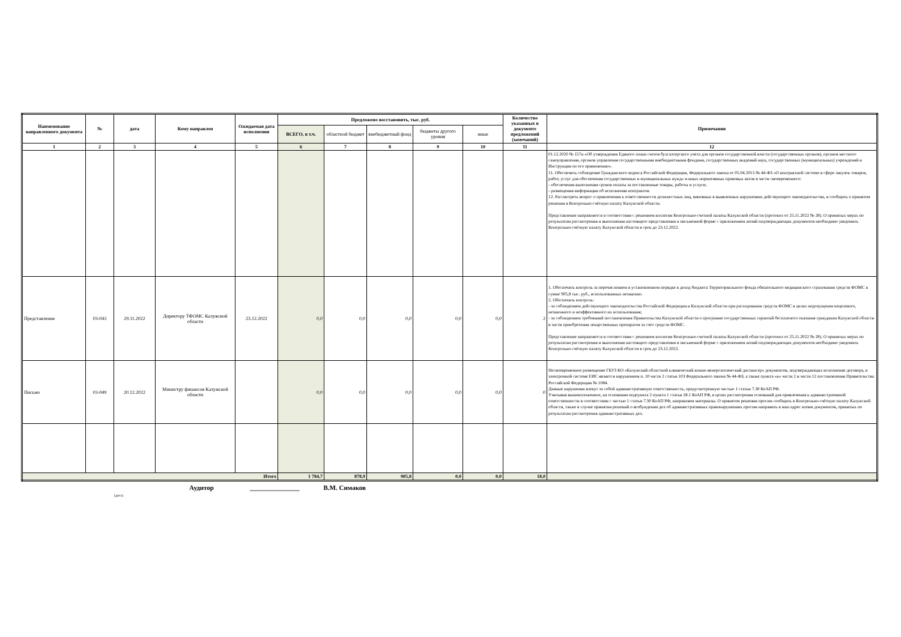| Наименование направленного документа | № | дата | Кому направлен | Ожидаемая дата исполнения | Предложено восстановить, тыс. руб. | | | | | Количество указанных в документе предложений (замечаний) | Примечания |
| --- | --- | --- | --- | --- | --- | --- | --- | --- | --- | --- | --- |
| | | | | | ВСЕГО, в т.ч. | областной бюджет | внебюджетный фонд | бюджеты другого уровня | иные | | |
| 1 | 2 | 3 | 4 | 5 | 6 | 7 | 8 | 9 | 10 | 11 | 12 |
| | | | | | | | | | | | 01.12.2020 № 157н «Об утверждении Единого плана счетов бухгалтерского учета для органов государственной власти (государственных органов), органов местного самоуправления, органов управления государственными внебюджетными фондами, государственных академий наук, государственных (муниципальных) учреждений и Инструкции по его применению». 11. Обеспечить соблюдение Гражданского кодекса Российской Федерации, Федерального закона от 05.04.2013 № 44-ФЗ «О контрактной системе в сфере закупок товаров, работ, услуг для обеспечения государственных и муниципальных нужд» и иных нормативных правовых актов в части своевременного: - обеспечения выполнения сроков оплаты за поставленные товары, работы и услуги; - размещения информации об исполнении контрактов. 12. Рассмотреть вопрос о привлечении к ответственности должностных лиц, виновных в выявленных нарушениях действующего законодательства, и сообщить о принятом решении в Контрольно-счётную палату Калужской области. Представление направляется в соответствии с решением коллегии Контрольно-счетной палаты Калужской области (протокол от 25.11.2022 № 28). О принятых мерах по результатам рассмотрения и выполнения настоящего представления в письменной форме с приложением копий подтверждающих документов необходимо уведомить Контрольно-счётную палату Калужской области в срок до 23.12.2022. |
| Представление | 03-043 | 29.11.2022 | Директору ТФОМС Калужской области | 23.12.2022 | 0,0 | 0,0 | 0,0 | 0,0 | 0,0 | 2 | 1. Обеспечить контроль за перечислением в установленном порядке в доход бюджета Территориального фонда обязательного медицинского страхования средств ФОМС в сумме 905,8 тыс. руб., использованных незаконно. 2. Обеспечить контроль: - за соблюдением действующего законодательства Российской Федерации и Калужской области при расходовании средств ФОМС в целях недопущения нецелевого, незаконного и неэффективного их использования; - за соблюдением требований постановления Правительства Калужской области о программе государственных гарантий бесплатного оказания гражданам Калужской области в части приобретения лекарственных препаратов за счет средств ФОМС. Представление направляется в соответствии с решением коллегии Контрольно-счетной палаты Калужской области (протокол от 25.11.2022 № 28). О принятых мерах по результатам рассмотрения и выполнения настоящего представления в письменной форме с приложением копий подтверждающих документов необходимо уведомить Контрольно-счётную палату Калужской области в срок до 23.12.2022. |
| Письмо | 03-049 | 20.12.2022 | Министру финансов Калужской области | | 0,0 | 0,0 | 0,0 | 0,0 | 0,0 | 0 | Несвоевременное размещение ГБУЗ КО «Калужский областной клинический кожно-венерологический диспансер» документов, подтверждающих исполнение договора, в электронной системе ЕИС является нарушением п. 10 части 2 статьи 103 Федерального закона № 44-ФЗ, а также пункта «к» части 2 и части 12 постановления Правительства Российской Федерации № 1084. Данные нарушения влекут за собой административную ответственность, предусмотренную частью 1 статьи 7.30 КоАП РФ. Учитывая вышеизложенное, на основании подпункта 2 пункта 1 статьи 28.1 КоАП РФ, в целях рассмотрения оснований для привлечения к административной ответственности в соответствии с частью 1 статьи 7.30 КоАП РФ, направляем материалы. О принятом решении просим сообщить в Контрольно-счётную палату Калужской области, также в случае принятия решений о возбуждении дел об административных правонарушениях просим направить в наш адрес копии документов, принятых по результатам рассмотрения административных дел. |
| Итого | | | | | 1 784,7 | 878,9 | 905,8 | 0,0 | 0,0 | 18,0 | |
Аудитор _______________ В.М. Симаков
(дата)